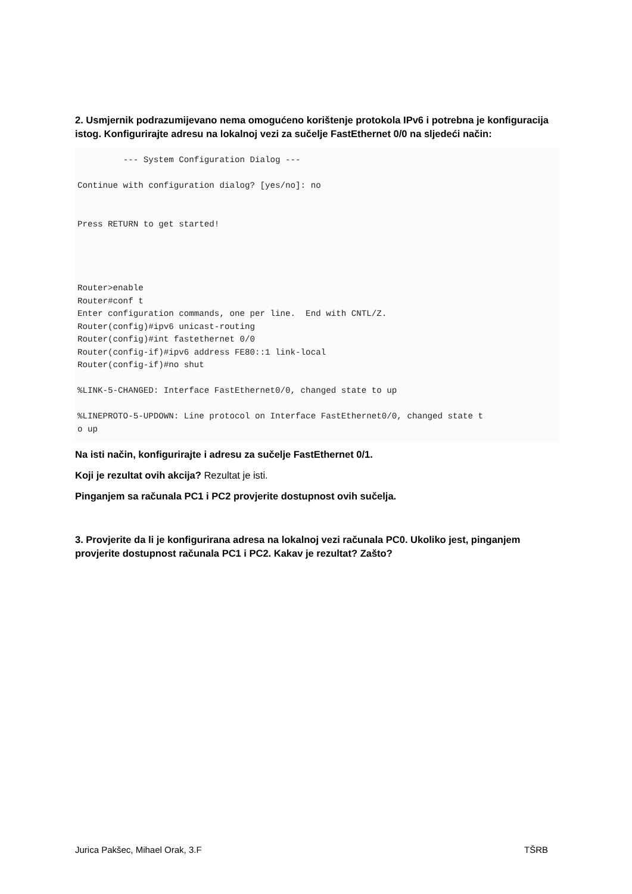2. Usmjernik podrazumijevano nema omogućeno korištenje protokola IPv6 i potrebna je konfiguracija istog. Konfigurirajte adresu na lokalnoj vezi za sučelje FastEthernet 0/0 na sljedeći način:
         --- System Configuration Dialog ---

Continue with configuration dialog? [yes/no]: no


Press RETURN to get started!




Router>enable
Router#conf t
Enter configuration commands, one per line.  End with CNTL/Z.
Router(config)#ipv6 unicast-routing
Router(config)#int fastethernet 0/0
Router(config-if)#ipv6 address FE80::1 link-local
Router(config-if)#no shut

%LINK-5-CHANGED: Interface FastEthernet0/0, changed state to up

%LINEPROTO-5-UPDOWN: Line protocol on Interface FastEthernet0/0, changed state t
o up
Na isti način, konfigurirajte i adresu za sučelje FastEthernet 0/1.
Koji je rezultat ovih akcija? Rezultat je isti.
Pinganjem sa računala PC1 i PC2 provjerite dostupnost ovih sučelja.
3. Provjerite da li je konfigurirana adresa na lokalnoj vezi računala PC0. Ukoliko jest, pinganjem provjerite dostupnost računala PC1 i PC2. Kakav je rezultat? Zašto?
Jurica Pakšec, Mihael Orak, 3.F TŠRB